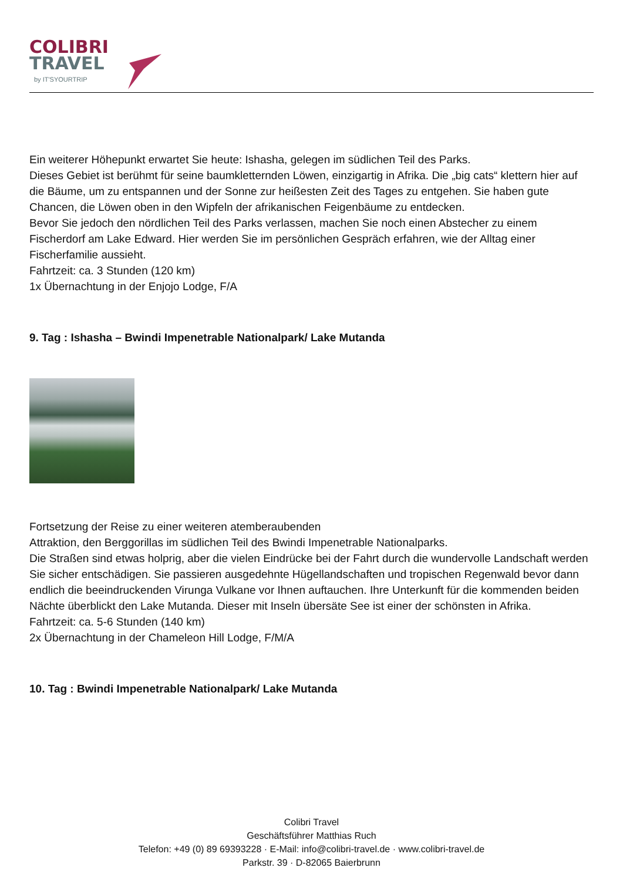COLIBRI
TRAVEL
by IT'SYOURTRIP
Ein weiterer Höhepunkt erwartet Sie heute: Ishasha, gelegen im südlichen Teil des Parks.
Dieses Gebiet ist berühmt für seine baumkletternden Löwen, einzigartig in Afrika. Die „big cats“ klettern hier auf die Bäume, um zu entspannen und der Sonne zur heißesten Zeit des Tages zu entgehen. Sie haben gute Chancen, die Löwen oben in den Wipfeln der afrikanischen Feigenbäume zu entdecken.
Bevor Sie jedoch den nördlichen Teil des Parks verlassen, machen Sie noch einen Abstecher zu einem Fischerdorf am Lake Edward. Hier werden Sie im persönlichen Gespräch erfahren, wie der Alltag einer Fischerfamilie aussieht.
Fahrtzeit: ca. 3 Stunden (120 km)
1x Übernachtung in der Enjojo Lodge, F/A
9. Tag : Ishasha – Bwindi Impenetrable Nationalpark/ Lake Mutanda
Fortsetzung der Reise zu einer weiteren atemberaubenden
Attraktion, den Berggorillas im südlichen Teil des Bwindi Impenetrable Nationalparks.
Die Straßen sind etwas holprig, aber die vielen Eindrücke bei der Fahrt durch die wundervolle Landschaft werden Sie sicher entschädigen. Sie passieren ausgedehnte Hügellandschaften und tropischen Regenwald bevor dann endlich die beeindruckenden Virunga Vulkane vor Ihnen auftauchen. Ihre Unterkunft für die kommenden beiden Nächte überblickt den Lake Mutanda. Dieser mit Inseln übersäte See ist einer der schönsten in Afrika.
Fahrtzeit: ca. 5-6 Stunden (140 km)
2x Übernachtung in der Chameleon Hill Lodge, F/M/A
10. Tag : Bwindi Impenetrable Nationalpark/ Lake Mutanda
Colibri Travel
Geschäftsführer Matthias Ruch
Telefon: +49 (0) 89 69393228 · E-Mail: info@colibri-travel.de · www.colibri-travel.de
Parkstr. 39 · D-82065 Baierbrunn